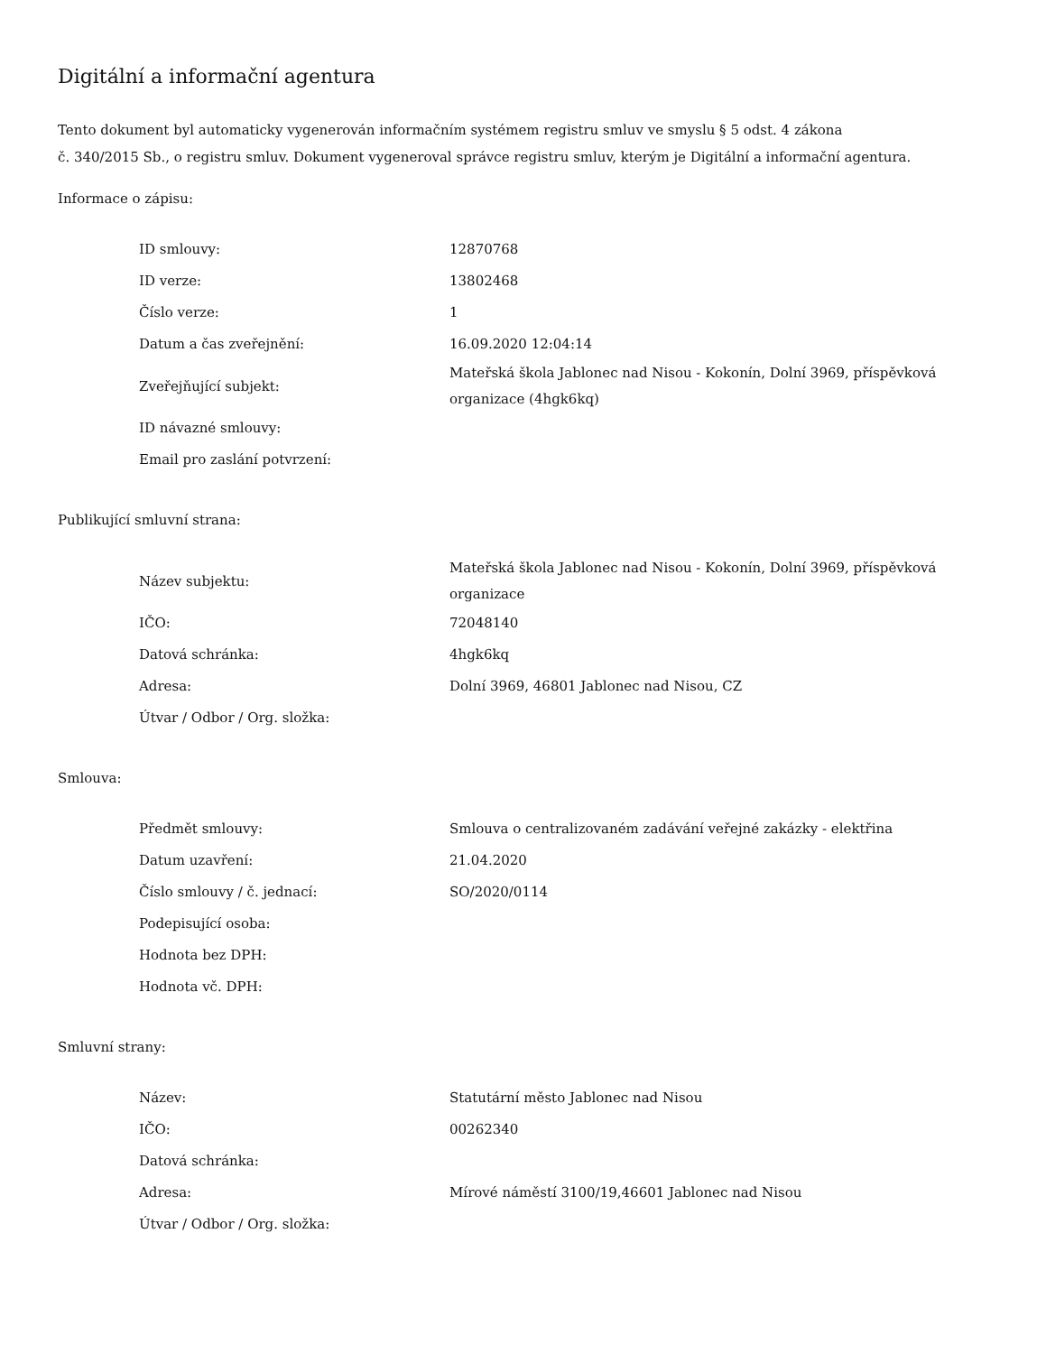Digitální a informační agentura
Tento dokument byl automaticky vygenerován informačním systémem registru smluv ve smyslu § 5 odst. 4 zákona
č. 340/2015 Sb., o registru smluv. Dokument vygeneroval správce registru smluv, kterým je Digitální a informační agentura.
Informace o zápisu:
| ID smlouvy: | 12870768 |
| ID verze: | 13802468 |
| Číslo verze: | 1 |
| Datum a čas zveřejnění: | 16.09.2020 12:04:14 |
| Zveřejňující subjekt: | Mateřská škola Jablonec nad Nisou - Kokonín, Dolní 3969, příspěvková organizace (4hgk6kq) |
| ID návazné smlouvy: | |
| Email pro zaslání potvrzení: | |
Publikující smluvní strana:
| Název subjektu: | Mateřská škola Jablonec nad Nisou - Kokonín, Dolní 3969, příspěvková organizace |
| IČO: | 72048140 |
| Datová schránka: | 4hgk6kq |
| Adresa: | Dolní 3969, 46801 Jablonec nad Nisou, CZ |
| Útvar / Odbor / Org. složka: | |
Smlouva:
| Předmět smlouvy: | Smlouva o centralizovaném zadávání veřejné zakázky - elektřina |
| Datum uzavření: | 21.04.2020 |
| Číslo smlouvy / č. jednací: | SO/2020/0114 |
| Podepisující osoba: | |
| Hodnota bez DPH: | |
| Hodnota vč. DPH: | |
Smluvní strany:
| Název: | Statutární město Jablonec nad Nisou |
| IČO: | 00262340 |
| Datová schránka: | |
| Adresa: | Mírové náměstí 3100/19,46601 Jablonec nad Nisou |
| Útvar / Odbor / Org. složka: | |